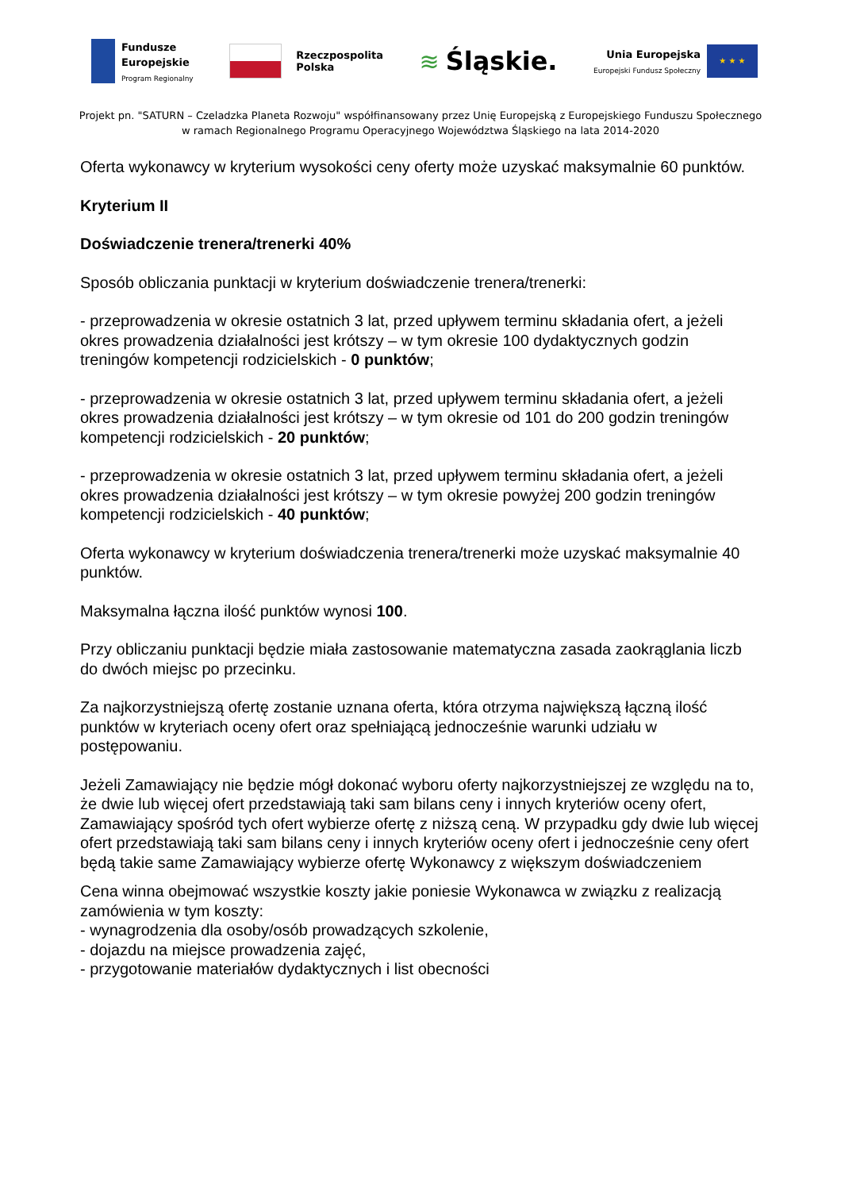Fundusze
Europejskie
Program Regionalny
Rzeczpospolita
Polska
≋ Śląskie.
Unia Europejska
Europejski Fundusz Społeczny
★ ★ ★
Projekt pn. "SATURN – Czeladzka Planeta Rozwoju" współfinansowany przez Unię Europejską z Europejskiego Funduszu Społecznego
w ramach Regionalnego Programu Operacyjnego Województwa Śląskiego na lata 2014-2020
Oferta wykonawcy w kryterium wysokości ceny oferty może uzyskać maksymalnie 60 punktów.
Kryterium II
Doświadczenie trenera/trenerki 40%
Sposób obliczania punktacji w kryterium doświadczenie trenera/trenerki:
- przeprowadzenia w okresie ostatnich 3 lat, przed upływem terminu składania ofert, a jeżeli okres prowadzenia działalności jest krótszy – w tym okresie 100 dydaktycznych godzin treningów kompetencji rodzicielskich - 0 punktów;
- przeprowadzenia w okresie ostatnich 3 lat, przed upływem terminu składania ofert, a jeżeli okres prowadzenia działalności jest krótszy – w tym okresie od 101 do 200 godzin treningów kompetencji rodzicielskich - 20 punktów;
- przeprowadzenia w okresie ostatnich 3 lat, przed upływem terminu składania ofert, a jeżeli okres prowadzenia działalności jest krótszy – w tym okresie powyżej 200 godzin treningów kompetencji rodzicielskich - 40 punktów;
Oferta wykonawcy w kryterium doświadczenia trenera/trenerki może uzyskać maksymalnie 40 punktów.
Maksymalna łączna ilość punktów wynosi 100.
Przy obliczaniu punktacji będzie miała zastosowanie matematyczna zasada zaokrąglania liczb do dwóch miejsc po przecinku.
Za najkorzystniejszą ofertę zostanie uznana oferta, która otrzyma największą łączną ilość punktów w kryteriach oceny ofert oraz spełniającą jednocześnie warunki udziału w postępowaniu.
Jeżeli Zamawiający nie będzie mógł dokonać wyboru oferty najkorzystniejszej ze względu na to, że dwie lub więcej ofert przedstawiają taki sam bilans ceny i innych kryteriów oceny ofert, Zamawiający spośród tych ofert wybierze ofertę z niższą ceną. W przypadku gdy dwie lub więcej ofert przedstawiają taki sam bilans ceny i innych kryteriów oceny ofert i jednocześnie ceny ofert będą takie same Zamawiający wybierze ofertę Wykonawcy z większym doświadczeniem
Cena winna obejmować wszystkie koszty jakie poniesie Wykonawca w związku z realizacją zamówienia w tym koszty:
- wynagrodzenia dla osoby/osób prowadzących szkolenie,
- dojazdu na miejsce prowadzenia zajęć,
- przygotowanie materiałów dydaktycznych i list obecności